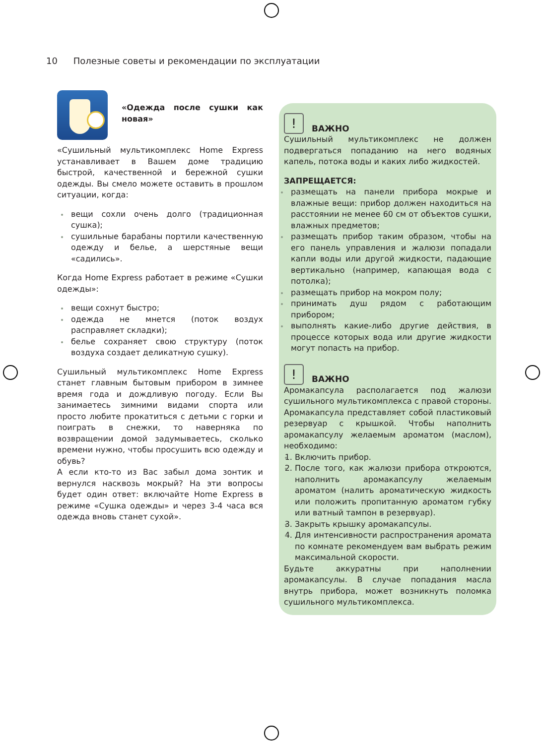10 Полезные советы и рекомендации по эксплуатации
«Одежда после сушки как новая»
«Сушильный мультикомплекс Home Express устанавливает в Вашем доме традицию быстрой, качественной и бережной сушки одежды. Вы смело можете оставить в прошлом ситуации, когда:
вещи сохли очень долго (традиционная сушка);
сушильные барабаны портили качественную одежду и белье, а шерстяные вещи «садились».
Когда Home Express работает в режиме «Сушки одежды»:
вещи сохнут быстро;
одежда не мнется (поток воздух расправляет складки);
белье сохраняет свою структуру (поток воздуха создает деликатную сушку).
Сушильный мультикомплекс Home Express станет главным бытовым прибором в зимнее время года и дождливую погоду. Если Вы занимаетесь зимними видами спорта или просто любите прокатиться с детьми с горки и поиграть в снежки, то наверняка по возвращении домой задумываетесь, сколько времени нужно, чтобы просушить всю одежду и обувь?
А если кто-то из Вас забыл дома зонтик и вернулся насквозь мокрый? На эти вопросы будет один ответ: включайте Home Express в режиме «Сушка одежды» и через 3-4 часа вся одежда вновь станет сухой».
!
ВАЖНО
Сушильный мультикомплекс не должен подвергаться попаданию на него водяных капель, потока воды и каких либо жидкостей.
ЗАПРЕЩАЕТСЯ:
размещать на панели прибора мокрые и влажные вещи: прибор должен находиться на расстоянии не менее 60 см от объектов сушки, влажных предметов;
размещать прибор таким образом, чтобы на его панель управления и жалюзи попадали капли воды или другой жидкости, падающие вертикально (например, капающая вода с потолка);
размещать прибор на мокром полу;
принимать душ рядом с работающим прибором;
выполнять какие-либо другие действия, в процессе которых вода или другие жидкости могут попасть на прибор.
!
ВАЖНО
Аромакапсула располагается под жалюзи сушильного мультикомплекса с правой стороны. Аромакапсула представляет собой пластиковый резервуар с крышкой. Чтобы наполнить аромакапсулу желаемым ароматом (маслом), необходимо:
1. Включить прибор.
2. После того, как жалюзи прибора откроются, наполнить аромакапсулу желаемым ароматом (налить ароматическую жидкость или положить пропитанную ароматом губку или ватный тампон в резервуар).
3. Закрыть крышку аромакапсулы.
4. Для интенсивности распространения аромата по комнате рекомендуем вам выбрать режим максимальной скорости.
Будьте аккуратны при наполнении аромакапсулы. В случае попадания масла внутрь прибора, может возникнуть поломка сушильного мультикомплекса.